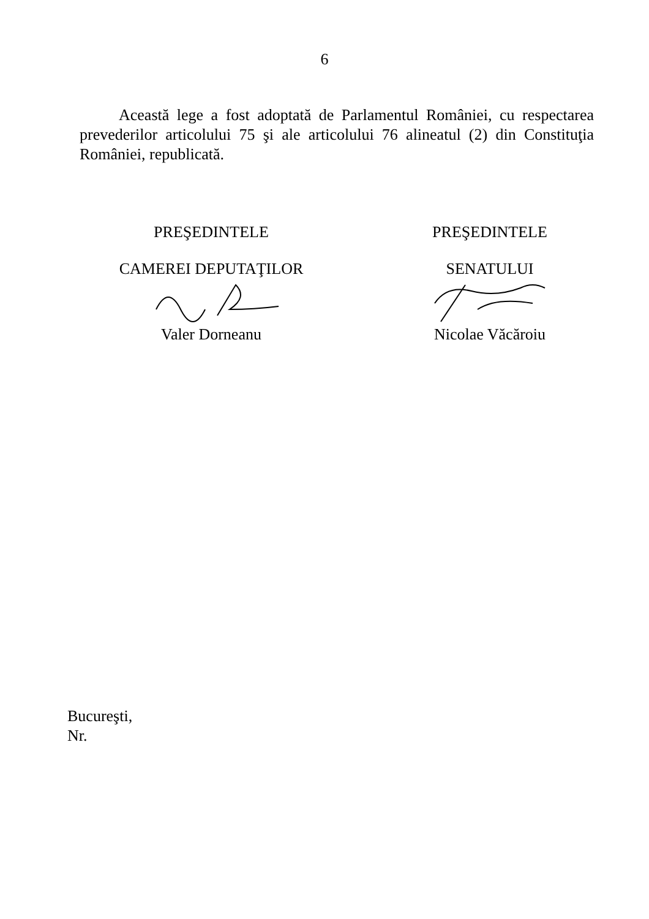6
Această lege a fost adoptată de Parlamentul României, cu respectarea prevederilor articolului 75 şi ale articolului 76 alineatul (2) din Constituţia României, republicată.
PREŞEDINTELE
CAMEREI DEPUTAŢILOR
Valer Dorneanu
PREŞEDINTELE
SENATULUI
Nicolae Văcăroiu
Bucureşti,
Nr.